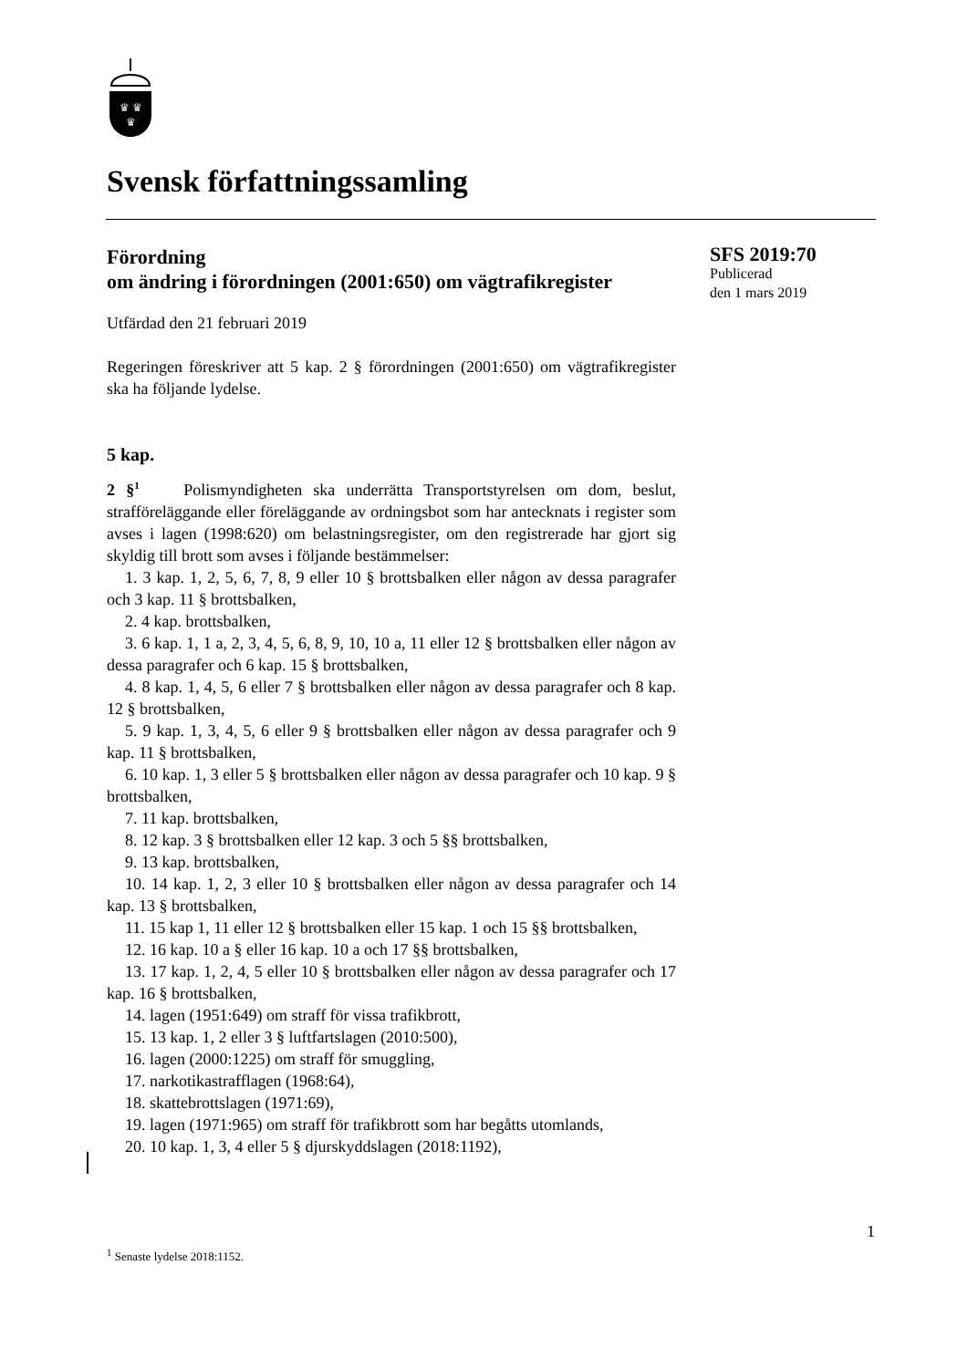♛ ♛
♛
Svensk författningssamling
Förordning
om ändring i förordningen (2001:650) om vägtrafikregister
Utfärdad den 21 februari 2019
Regeringen föreskriver att 5 kap. 2 § förordningen (2001:650) om vägtrafikregister ska ha följande lydelse.
5 kap.
2 §<sup>1</sup> Polismyndigheten ska underrätta Transportstyrelsen om dom, beslut, strafföreläggande eller föreläggande av ordningsbot som har antecknats i register som avses i lagen (1998:620) om belastningsregister, om den registrerade har gjort sig skyldig till brott som avses i följande bestämmelser:
1. 3 kap. 1, 2, 5, 6, 7, 8, 9 eller 10 § brottsbalken eller någon av dessa paragrafer och 3 kap. 11 § brottsbalken,
2. 4 kap. brottsbalken,
3. 6 kap. 1, 1 a, 2, 3, 4, 5, 6, 8, 9, 10, 10 a, 11 eller 12 § brottsbalken eller någon av dessa paragrafer och 6 kap. 15 § brottsbalken,
4. 8 kap. 1, 4, 5, 6 eller 7 § brottsbalken eller någon av dessa paragrafer och 8 kap. 12 § brottsbalken,
5. 9 kap. 1, 3, 4, 5, 6 eller 9 § brottsbalken eller någon av dessa paragrafer och 9 kap. 11 § brottsbalken,
6. 10 kap. 1, 3 eller 5 § brottsbalken eller någon av dessa paragrafer och 10 kap. 9 § brottsbalken,
7. 11 kap. brottsbalken,
8. 12 kap. 3 § brottsbalken eller 12 kap. 3 och 5 §§ brottsbalken,
9. 13 kap. brottsbalken,
10. 14 kap. 1, 2, 3 eller 10 § brottsbalken eller någon av dessa paragrafer och 14 kap. 13 § brottsbalken,
11. 15 kap 1, 11 eller 12 § brottsbalken eller 15 kap. 1 och 15 §§ brottsbalken,
12. 16 kap. 10 a § eller 16 kap. 10 a och 17 §§ brottsbalken,
13. 17 kap. 1, 2, 4, 5 eller 10 § brottsbalken eller någon av dessa paragrafer och 17 kap. 16 § brottsbalken,
14. lagen (1951:649) om straff för vissa trafikbrott,
15. 13 kap. 1, 2 eller 3 § luftfartslagen (2010:500),
16. lagen (2000:1225) om straff för smuggling,
17. narkotikastrafflagen (1968:64),
18. skattebrottslagen (1971:69),
19. lagen (1971:965) om straff för trafikbrott som har begåtts utomlands,
20. 10 kap. 1, 3, 4 eller 5 § djurskyddslagen (2018:1192),
SFS 2019:70
Publicerad
den 1 mars 2019
1
<sup>1</sup> Senaste lydelse 2018:1152.